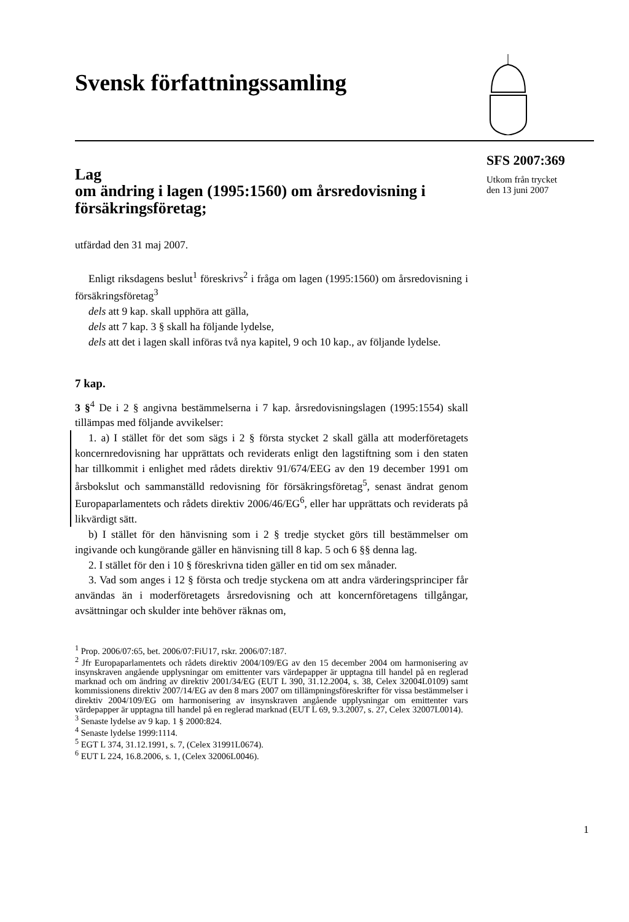Svensk författningssamling
Lag
om ändring i lagen (1995:1560) om årsredovisning i försäkringsföretag;
utfärdad den 31 maj 2007.
Enligt riksdagens beslut<sup>1</sup> föreskrivs<sup>2</sup> i fråga om lagen (1995:1560) om årsredovisning i försäkringsföretag<sup>3</sup>
dels att 9 kap. skall upphöra att gälla,
dels att 7 kap. 3 § skall ha följande lydelse,
dels att det i lagen skall införas två nya kapitel, 9 och 10 kap., av följande lydelse.
7 kap.
3 §<sup>4</sup> De i 2 § angivna bestämmelserna i 7 kap. årsredovisningslagen (1995:1554) skall tillämpas med följande avvikelser:
1. a) I stället för det som sägs i 2 § första stycket 2 skall gälla att moderföretagets koncernredovisning har upprättats och reviderats enligt den lagstiftning som i den staten har tillkommit i enlighet med rådets direktiv 91/674/EEG av den 19 december 1991 om årsbokslut och sammanställd redovisning för försäkringsföretag<sup>5</sup>, senast ändrat genom Europaparlamentets och rådets direktiv 2006/46/EG<sup>6</sup>, eller har upprättats och reviderats på likvärdigt sätt.
b) I stället för den hänvisning som i 2 § tredje stycket görs till bestämmelser om ingivande och kungörande gäller en hänvisning till 8 kap. 5 och 6 §§ denna lag.
2. I stället för den i 10 § föreskrivna tiden gäller en tid om sex månader.
3. Vad som anges i 12 § första och tredje styckena om att andra värderingsprinciper får användas än i moderföretagets årsredovisning och att koncernföretagens tillgångar, avsättningar och skulder inte behöver räknas om,
<sup>1</sup> Prop. 2006/07:65, bet. 2006/07:FiU17, rskr. 2006/07:187.
<sup>2</sup> Jfr Europaparlamentets och rådets direktiv 2004/109/EG av den 15 december 2004 om harmonisering av insynskraven angående upplysningar om emittenter vars värdepapper är upptagna till handel på en reglerad marknad och om ändring av direktiv 2001/34/EG (EUT L 390, 31.12.2004, s. 38, Celex 32004L0109) samt kommissionens direktiv 2007/14/EG av den 8 mars 2007 om tillämpningsföreskrifter för vissa bestämmelser i direktiv 2004/109/EG om harmonisering av insynskraven angående upplysningar om emittenter vars värdepapper är upptagna till handel på en reglerad marknad (EUT L 69, 9.3.2007, s. 27, Celex 32007L0014).
<sup>3</sup> Senaste lydelse av 9 kap. 1 § 2000:824.
<sup>4</sup> Senaste lydelse 1999:1114.
<sup>5</sup> EGT L 374, 31.12.1991, s. 7, (Celex 31991L0674).
<sup>6</sup> EUT L 224, 16.8.2006, s. 1, (Celex 32006L0046).
SFS 2007:369
Utkom från trycket
den 13 juni 2007
1